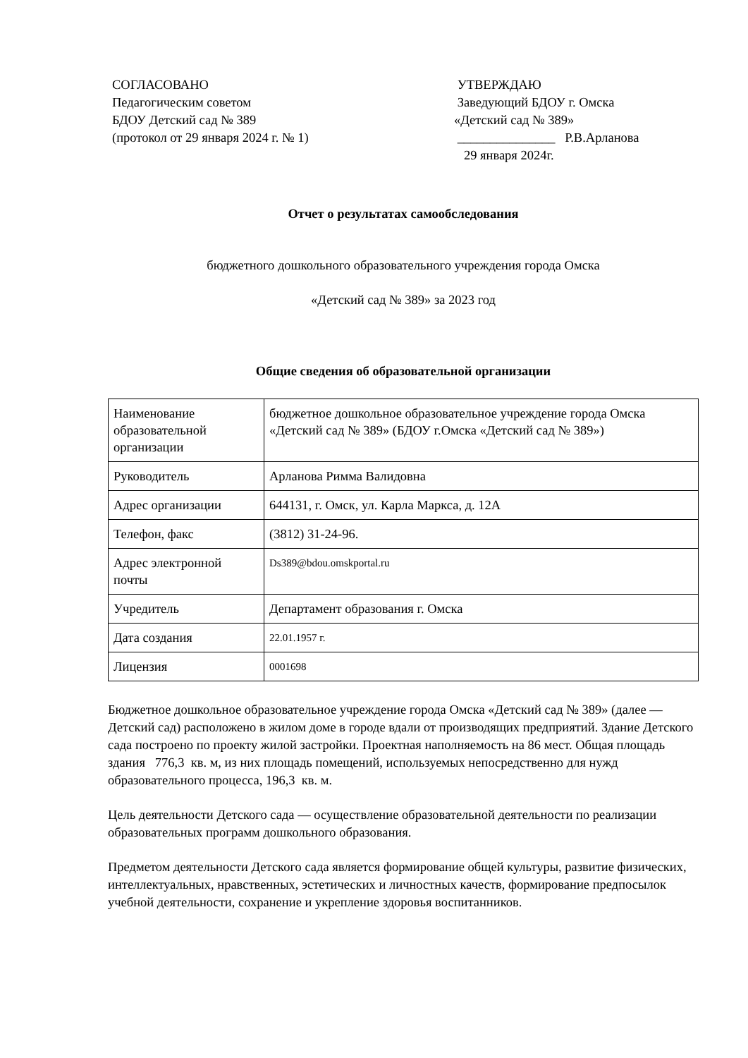СОГЛАСОВАНО
Педагогическим советом
БДОУ Детский сад № 389
(протокол от 29 января 2024 г. № 1)
УТВЕРЖДАЮ
Заведующий БДОУ г. Омска
«Детский сад № 389»
_______________ Р.В.Арланова
29 января 2024г.
Отчет о результатах самообследования
бюджетного дошкольного образовательного учреждения города Омска
«Детский сад № 389» за 2023 год
Общие сведения об образовательной организации
| Наименование образовательной организации | бюджетное дошкольное образовательное учреждение города Омска «Детский сад № 389» (БДОУ г.Омска «Детский сад № 389») |
| Руководитель | Арланова Римма Валидовна |
| Адрес организации | 644131, г. Омск, ул. Карла Маркса, д. 12А |
| Телефон, факс | (3812) 31-24-96. |
| Адрес электронной почты | Ds389@bdou.omskportal.ru |
| Учредитель | Департамент образования г. Омска |
| Дата создания | 22.01.1957 г. |
| Лицензия | 0001698 |
Бюджетное дошкольное образовательное учреждение города Омска «Детский сад № 389» (далее — Детский сад) расположено в жилом доме в городе вдали от производящих предприятий. Здание Детского сада построено по проекту жилой застройки. Проектная наполняемость на 86 мест. Общая площадь здания 776,3 кв. м, из них площадь помещений, используемых непосредственно для нужд образовательного процесса, 196,3 кв. м.
Цель деятельности Детского сада — осуществление образовательной деятельности по реализации образовательных программ дошкольного образования.
Предметом деятельности Детского сада является формирование общей культуры, развитие физических, интеллектуальных, нравственных, эстетических и личностных качеств, формирование предпосылок учебной деятельности, сохранение и укрепление здоровья воспитанников.